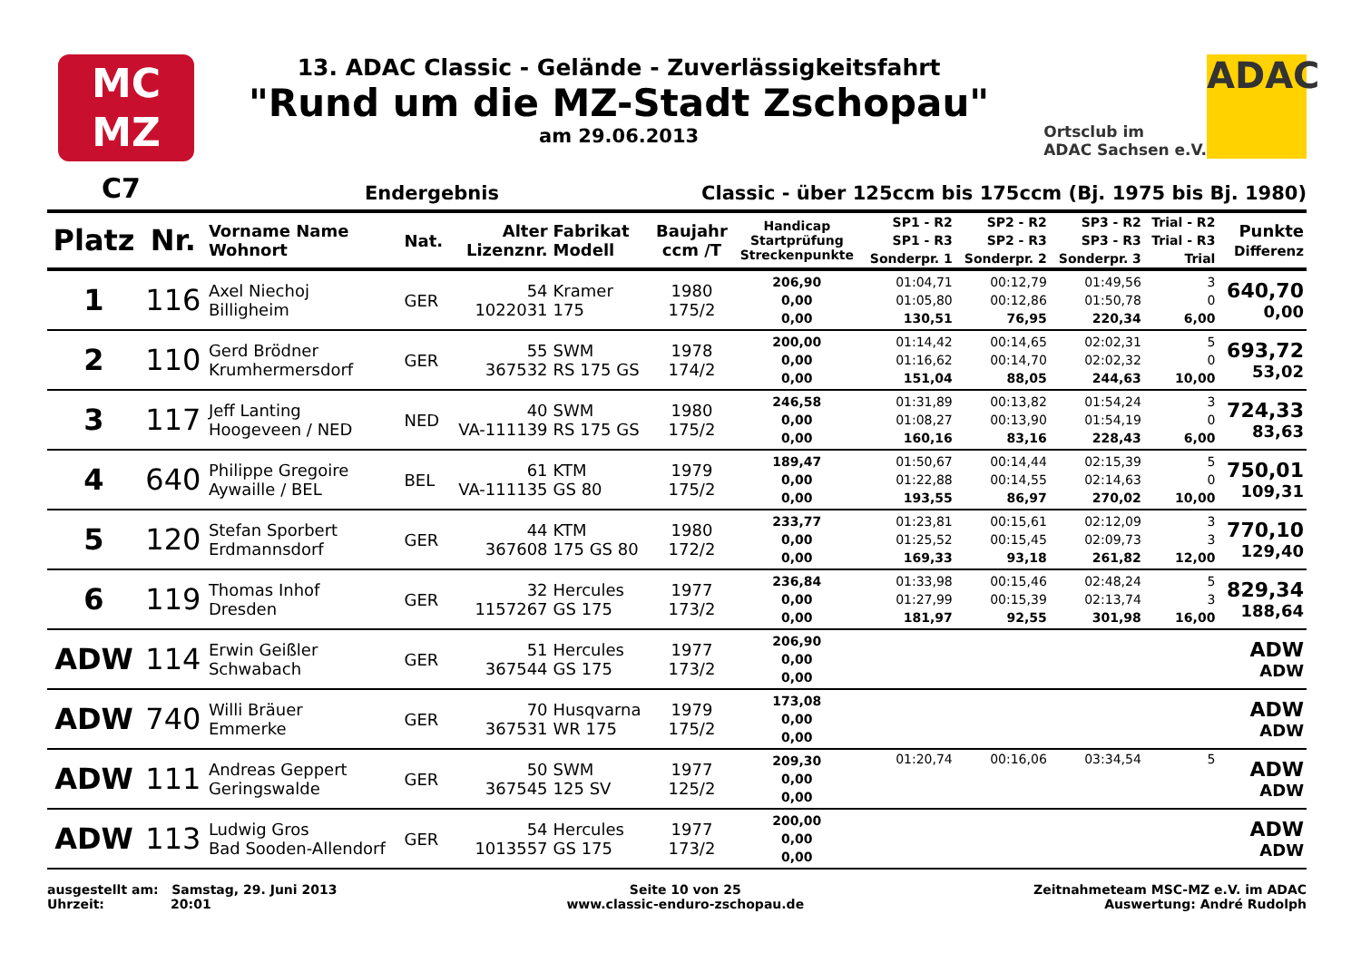MC
MZ
13. ADAC Classic - Gelände - Zuverlässigkeitsfahrt
"Rund um die MZ-Stadt Zschopau"
am 29.06.2013
Ortsclub im
ADAC Sachsen e.V.
ADAC
C7 Endergebnis Classic - über 125ccm bis 175ccm (Bj. 1975 bis Bj. 1980)
| Platz | Nr. | Vorname Name Wohnort | Nat. | Alter Lizenznr. | Fabrikat Modell | Baujahr ccm /T | Handicap Startprüfung Streckenpunkte | SP1 - R2 SP1 - R3 Sonderpr. 1 | SP2 - R2 SP2 - R3 Sonderpr. 2 | SP3 - R2 SP3 - R3 Sonderpr. 3 | Trial - R2 Trial - R3 Trial | Punkte Differenz |
| --- | --- | --- | --- | --- | --- | --- | --- | --- | --- | --- | --- | --- |
| 1 | 116 | Axel Niechoj Billigheim | GER | 54 1022031 | Kramer 175 | 1980 175/2 | 206,90 0,00 0,00 | 01:04,71 01:05,80 130,51 | 00:12,79 00:12,86 76,95 | 01:49,56 01:50,78 220,34 | 3 0 6,00 | 640,70 0,00 |
| 2 | 110 | Gerd Brödner Krumhermersdorf | GER | 55 367532 | SWM RS 175 GS | 1978 174/2 | 200,00 0,00 0,00 | 01:14,42 01:16,62 151,04 | 00:14,65 00:14,70 88,05 | 02:02,31 02:02,32 244,63 | 5 0 10,00 | 693,72 53,02 |
| 3 | 117 | Jeff Lanting Hoogeveen / NED | NED | 40 VA-111139 | SWM RS 175 GS | 1980 175/2 | 246,58 0,00 0,00 | 01:31,89 01:08,27 160,16 | 00:13,82 00:13,90 83,16 | 01:54,24 01:54,19 228,43 | 3 0 6,00 | 724,33 83,63 |
| 4 | 640 | Philippe Gregoire Aywaille / BEL | BEL | 61 VA-111135 | KTM GS 80 | 1979 175/2 | 189,47 0,00 0,00 | 01:50,67 01:22,88 193,55 | 00:14,44 00:14,55 86,97 | 02:15,39 02:14,63 270,02 | 5 0 10,00 | 750,01 109,31 |
| 5 | 120 | Stefan Sporbert Erdmannsdorf | GER | 44 367608 | KTM 175 GS 80 | 1980 172/2 | 233,77 0,00 0,00 | 01:23,81 01:25,52 169,33 | 00:15,61 00:15,45 93,18 | 02:12,09 02:09,73 261,82 | 3 3 12,00 | 770,10 129,40 |
| 6 | 119 | Thomas Inhof Dresden | GER | 32 1157267 | Hercules GS 175 | 1977 173/2 | 236,84 0,00 0,00 | 01:33,98 01:27,99 181,97 | 00:15,46 00:15,39 92,55 | 02:48,24 02:13,74 301,98 | 5 3 16,00 | 829,34 188,64 |
| ADW | 114 | Erwin Geißler Schwabach | GER | 51 367544 | Hercules GS 175 | 1977 173/2 | 206,90 0,00 0,00 | | | | | ADW ADW |
| ADW | 740 | Willi Bräuer Emmerke | GER | 70 367531 | Husqvarna WR 175 | 1979 175/2 | 173,08 0,00 0,00 | | | | | ADW ADW |
| ADW | 111 | Andreas Geppert Geringswalde | GER | 50 367545 | SWM 125 SV | 1977 125/2 | 209,30 0,00 0,00 | 01:20,74 | 00:16,06 | 03:34,54 | 5 | ADW ADW |
| ADW | 113 | Ludwig Gros Bad Sooden-Allendorf | GER | 54 1013557 | Hercules GS 175 | 1977 173/2 | 200,00 0,00 0,00 | | | | | ADW ADW |
ausgestellt am: Samstag, 29. Juni 2013
Uhrzeit: 20:01
Seite 10 von 25
www.classic-enduro-zschopau.de
Zeitnahmeteam MSC-MZ e.V. im ADAC
Auswertung: André Rudolph